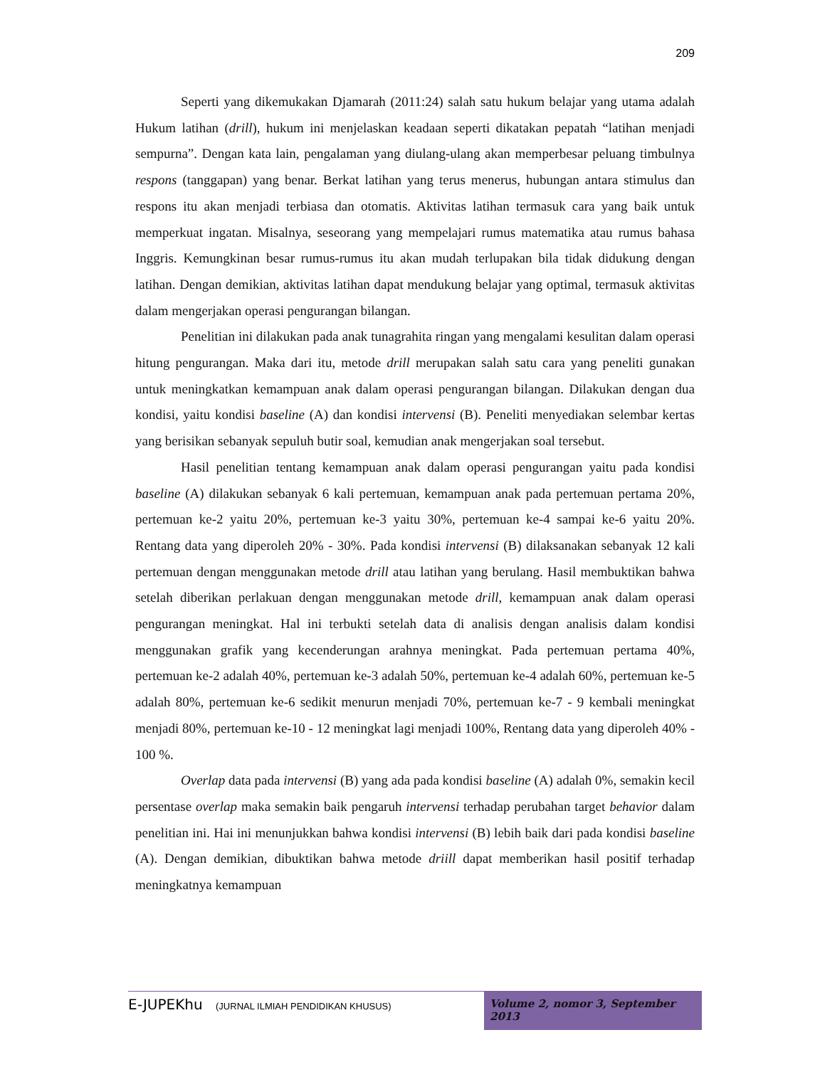209
Seperti yang dikemukakan Djamarah (2011:24) salah satu hukum belajar yang utama adalah Hukum latihan (drill), hukum ini menjelaskan keadaan seperti dikatakan pepatah “latihan menjadi sempurna”. Dengan kata lain, pengalaman yang diulang-ulang akan memperbesar peluang timbulnya respons (tanggapan) yang benar. Berkat latihan yang terus menerus, hubungan antara stimulus dan respons itu akan menjadi terbiasa dan otomatis. Aktivitas latihan termasuk cara yang baik untuk memperkuat ingatan. Misalnya, seseorang yang mempelajari rumus matematika atau rumus bahasa Inggris. Kemungkinan besar rumus-rumus itu akan mudah terlupakan bila tidak didukung dengan latihan. Dengan demikian, aktivitas latihan dapat mendukung belajar yang optimal, termasuk aktivitas dalam mengerjakan operasi pengurangan bilangan.
Penelitian ini dilakukan pada anak tunagrahita ringan yang mengalami kesulitan dalam operasi hitung pengurangan. Maka dari itu, metode drill merupakan salah satu cara yang peneliti gunakan untuk meningkatkan kemampuan anak dalam operasi pengurangan bilangan. Dilakukan dengan dua kondisi, yaitu kondisi baseline (A) dan kondisi intervensi (B). Peneliti menyediakan selembar kertas yang berisikan sebanyak sepuluh butir soal, kemudian anak mengerjakan soal tersebut.
Hasil penelitian tentang kemampuan anak dalam operasi pengurangan yaitu pada kondisi baseline (A) dilakukan sebanyak 6 kali pertemuan, kemampuan anak pada pertemuan pertama 20%, pertemuan ke-2 yaitu 20%, pertemuan ke-3 yaitu 30%, pertemuan ke-4 sampai ke-6 yaitu 20%. Rentang data yang diperoleh 20% - 30%. Pada kondisi intervensi (B) dilaksanakan sebanyak 12 kali pertemuan dengan menggunakan metode drill atau latihan yang berulang. Hasil membuktikan bahwa setelah diberikan perlakuan dengan menggunakan metode drill, kemampuan anak dalam operasi pengurangan meningkat. Hal ini terbukti setelah data di analisis dengan analisis dalam kondisi menggunakan grafik yang kecenderungan arahnya meningkat. Pada pertemuan pertama 40%, pertemuan ke-2 adalah 40%, pertemuan ke-3 adalah 50%, pertemuan ke-4 adalah 60%, pertemuan ke-5 adalah 80%, pertemuan ke-6 sedikit menurun menjadi 70%, pertemuan ke-7 - 9 kembali meningkat menjadi 80%, pertemuan ke-10 - 12 meningkat lagi menjadi 100%, Rentang data yang diperoleh 40% - 100 %.
Overlap data pada intervensi (B) yang ada pada kondisi baseline (A) adalah 0%, semakin kecil persentase overlap maka semakin baik pengaruh intervensi terhadap perubahan target behavior dalam penelitian ini. Hai ini menunjukkan bahwa kondisi intervensi (B) lebih baik dari pada kondisi baseline (A). Dengan demikian, dibuktikan bahwa metode driill dapat memberikan hasil positif terhadap meningkatnya kemampuan
E-JUPEKhu (JURNAL ILMIAH PENDIDIKAN KHUSUS)
Volume 2, nomor 3, September 2013